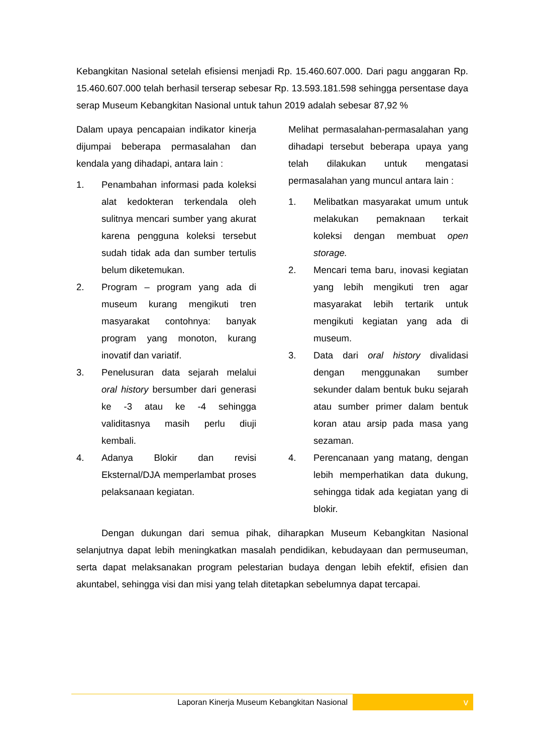Kebangkitan Nasional setelah efisiensi menjadi Rp. 15.460.607.000. Dari pagu anggaran Rp. 15.460.607.000 telah berhasil terserap sebesar Rp. 13.593.181.598 sehingga persentase daya serap Museum Kebangkitan Nasional untuk tahun 2019 adalah sebesar 87,92 %
Dalam upaya pencapaian indikator kinerja dijumpai beberapa permasalahan dan kendala yang dihadapi, antara lain :
1. Penambahan informasi pada koleksi alat kedokteran terkendala oleh sulitnya mencari sumber yang akurat karena pengguna koleksi tersebut sudah tidak ada dan sumber tertulis belum diketemukan.
2. Program – program yang ada di museum kurang mengikuti tren masyarakat contohnya: banyak program yang monoton, kurang inovatif dan variatif.
3. Penelusuran data sejarah melalui oral history bersumber dari generasi ke -3 atau ke -4 sehingga validitasnya masih perlu diuji kembali.
4. Adanya Blokir dan revisi Eksternal/DJA memperlambat proses pelaksanaan kegiatan.
Melihat permasalahan-permasalahan yang dihadapi tersebut beberapa upaya yang telah dilakukan untuk mengatasi permasalahan yang muncul antara lain :
1. Melibatkan masyarakat umum untuk melakukan pemaknaan terkait koleksi dengan membuat open storage.
2. Mencari tema baru, inovasi kegiatan yang lebih mengikuti tren agar masyarakat lebih tertarik untuk mengikuti kegiatan yang ada di museum.
3. Data dari oral history divalidasi dengan menggunakan sumber sekunder dalam bentuk buku sejarah atau sumber primer dalam bentuk koran atau arsip pada masa yang sezaman.
4. Perencanaan yang matang, dengan lebih memperhatikan data dukung, sehingga tidak ada kegiatan yang di blokir.
Dengan dukungan dari semua pihak, diharapkan Museum Kebangkitan Nasional selanjutnya dapat lebih meningkatkan masalah pendidikan, kebudayaan dan permuseuman, serta dapat melaksanakan program pelestarian budaya dengan lebih efektif, efisien dan akuntabel, sehingga visi dan misi yang telah ditetapkan sebelumnya dapat tercapai.
Laporan Kinerja Museum Kebangkitan Nasional
v